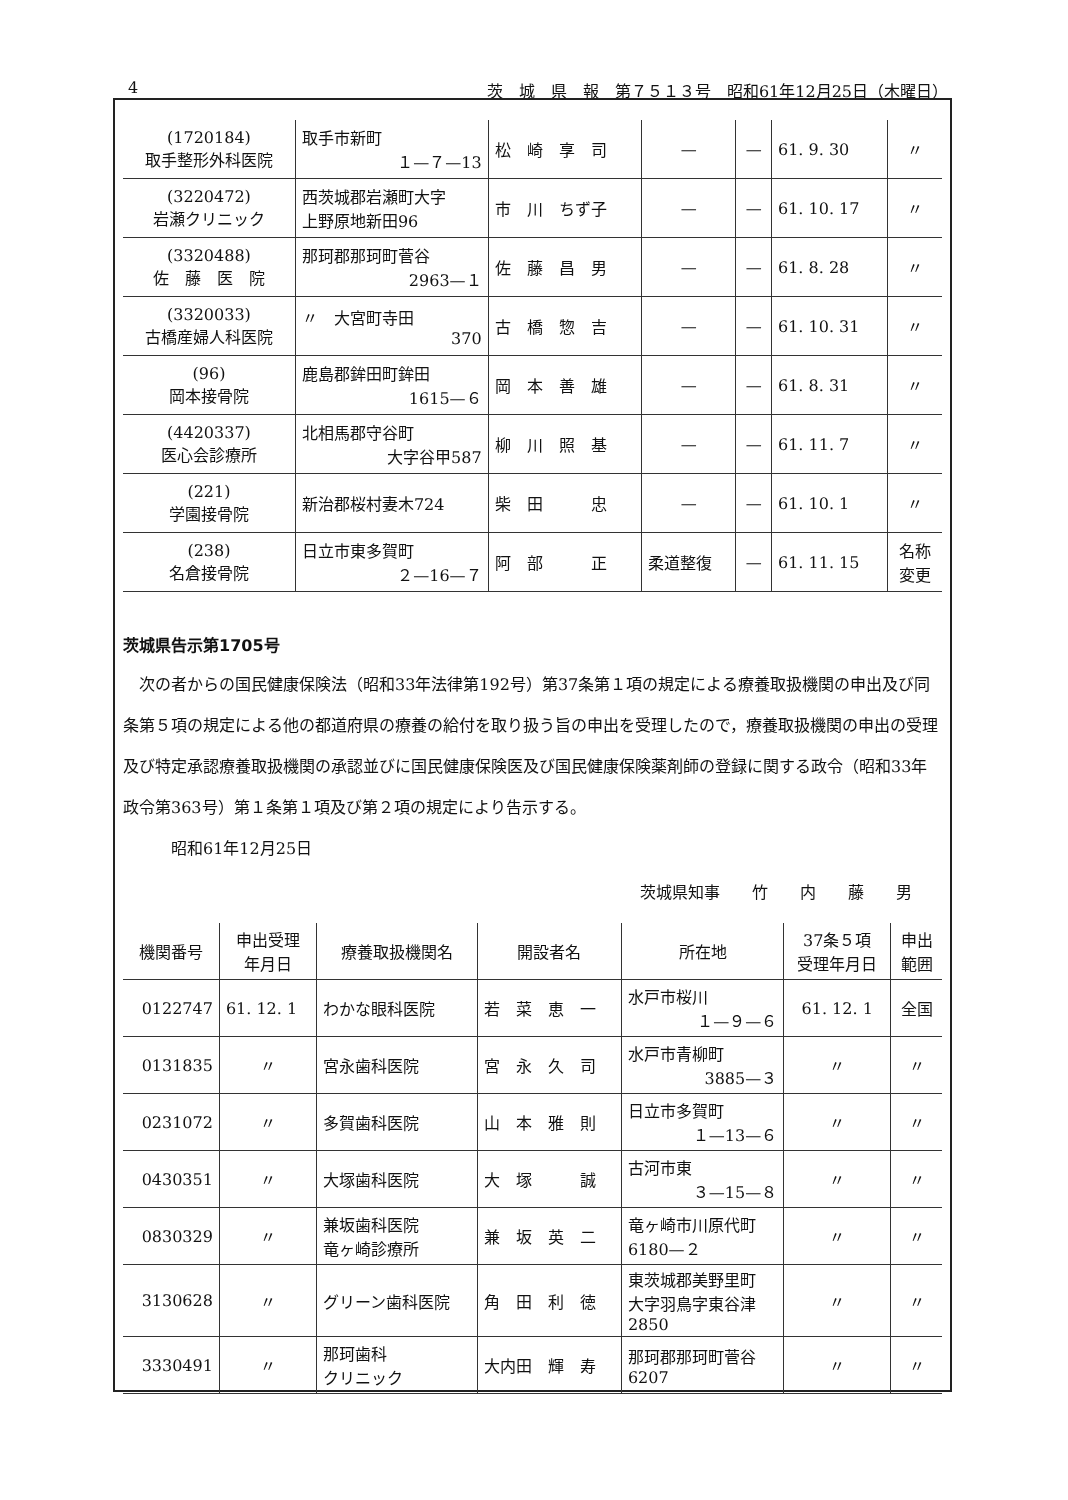4 茨　城　県　報　第７５１３号　昭和61年12月25日（木曜日）
| (1720184) 取手整形外科医院 | 取手市新町 １—７—13 | 松 崎 享 司 | — | — | 61. 9. 30 | 〃 |
| (3220472) 岩瀬クリニック | 西茨城郡岩瀬町大字 上野原地新田96 | 市 川 ちず子 | — | — | 61. 10. 17 | 〃 |
| (3320488) 佐 藤 医 院 | 那珂郡那珂町菅谷 2963—１ | 佐 藤 昌 男 | — | — | 61. 8. 28 | 〃 |
| (3320033) 古橋産婦人科医院 | 〃 大宮町寺田 370 | 古 橋 惣 吉 | — | — | 61. 10. 31 | 〃 |
| (96) 岡本接骨院 | 鹿島郡鉾田町鉾田 1615—６ | 岡 本 善 雄 | — | — | 61. 8. 31 | 〃 |
| (4420337) 医心会診療所 | 北相馬郡守谷町 大字谷甲587 | 柳 川 照 基 | — | — | 61. 11. 7 | 〃 |
| (221) 学園接骨院 | 新治郡桜村妻木724 | 柴 田 忠 | — | — | 61. 10. 1 | 〃 |
| (238) 名倉接骨院 | 日立市東多賀町 ２—16—７ | 阿 部 正 | 柔道整復 | — | 61. 11. 15 | 名称 変更 |
茨城県告示第1705号
次の者からの国民健康保険法（昭和33年法律第192号）第37条第１項の規定による療養取扱機関の申出及び同条第５項の規定による他の都道府県の療養の給付を取り扱う旨の申出を受理したので，療養取扱機関の申出の受理及び特定承認療養取扱機関の承認並びに国民健康保険医及び国民健康保険薬剤師の登録に関する政令（昭和33年政令第363号）第１条第１項及び第２項の規定により告示する。
昭和61年12月25日
茨城県知事　　竹　　内　　藤　　男
| 機関番号 | 申出受理 年月日 | 療養取扱機関名 | 開設者名 | 所在地 | 37条５項 受理年月日 | 申出 範囲 |
| --- | --- | --- | --- | --- | --- | --- |
| 0122747 | 61. 12. 1 | わかな眼科医院 | 若 菜 恵 一 | 水戸市桜川 １—９—６ | 61. 12. 1 | 全国 |
| 0131835 | 〃 | 宮永歯科医院 | 宮 永 久 司 | 水戸市青柳町 3885—３ | 〃 | 〃 |
| 0231072 | 〃 | 多賀歯科医院 | 山 本 雅 則 | 日立市多賀町 １—13—６ | 〃 | 〃 |
| 0430351 | 〃 | 大塚歯科医院 | 大 塚 誠 | 古河市東 ３—15—８ | 〃 | 〃 |
| 0830329 | 〃 | 兼坂歯科医院 竜ヶ崎診療所 | 兼 坂 英 二 | 竜ヶ崎市川原代町 6180—２ | 〃 | 〃 |
| 3130628 | 〃 | グリーン歯科医院 | 角 田 利 徳 | 東茨城郡美野里町 大字羽鳥字東谷津 2850 | 〃 | 〃 |
| 3330491 | 〃 | 那珂歯科 クリニック | 大内田 輝 寿 | 那珂郡那珂町菅谷 6207 | 〃 | 〃 |